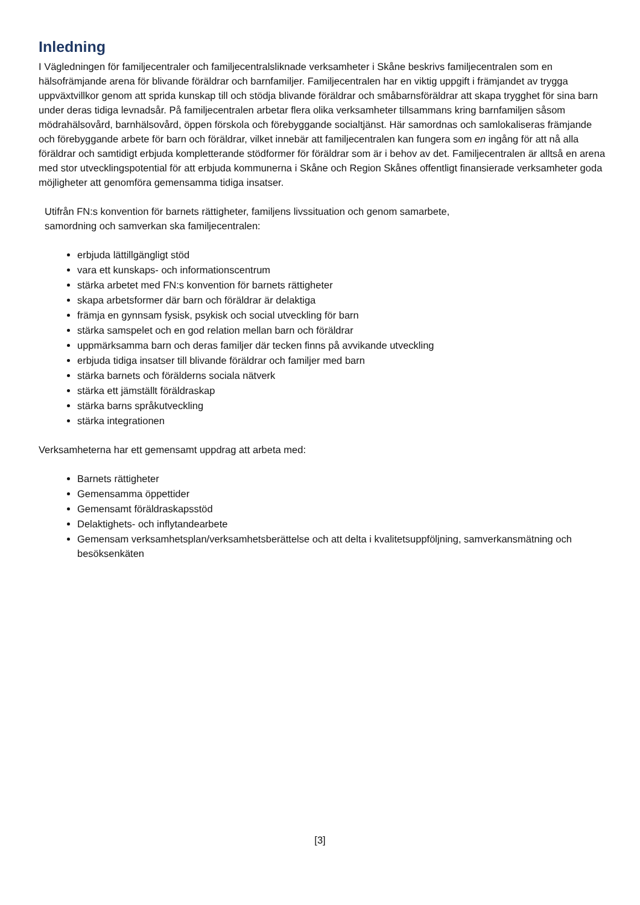Inledning
I Vägledningen för familjecentraler och familjecentralsliknade verksamheter i Skåne beskrivs familjecentralen som en hälsofrämjande arena för blivande föräldrar och barnfamiljer. Familjecentralen har en viktig uppgift i främjandet av trygga uppväxtvillkor genom att sprida kunskap till och stödja blivande föräldrar och småbarnsföräldrar att skapa trygghet för sina barn under deras tidiga levnadsår. På familjecentralen arbetar flera olika verksamheter tillsammans kring barnfamiljen såsom mödrahälsovård, barnhälsovård, öppen förskola och förebyggande socialtjänst. Här samordnas och samlokaliseras främjande och förebyggande arbete för barn och föräldrar, vilket innebär att familjecentralen kan fungera som en ingång för att nå alla föräldrar och samtidigt erbjuda kompletterande stödformer för föräldrar som är i behov av det. Familjecentralen är alltså en arena med stor utvecklingspotential för att erbjuda kommunerna i Skåne och Region Skånes offentligt finansierade verksamheter goda möjligheter att genomföra gemensamma tidiga insatser.
Utifrån FN:s konvention för barnets rättigheter, familjens livssituation och genom samarbete,
samordning och samverkan ska familjecentralen:
erbjuda lättillgängligt stöd
vara ett kunskaps- och informationscentrum
stärka arbetet med FN:s konvention för barnets rättigheter
skapa arbetsformer där barn och föräldrar är delaktiga
främja en gynnsam fysisk, psykisk och social utveckling för barn
stärka samspelet och en god relation mellan barn och föräldrar
uppmärksamma barn och deras familjer där tecken finns på avvikande utveckling
erbjuda tidiga insatser till blivande föräldrar och familjer med barn
stärka barnets och förälderns sociala nätverk
stärka ett jämställt föräldraskap
stärka barns språkutveckling
stärka integrationen
Verksamheterna har ett gemensamt uppdrag att arbeta med:
Barnets rättigheter
Gemensamma öppettider
Gemensamt föräldraskapsstöd
Delaktighets- och inflytandearbete
Gemensam verksamhetsplan/verksamhetsberättelse och att delta i kvalitetsuppföljning, samverkansmätning och besöksenkäten
[3]